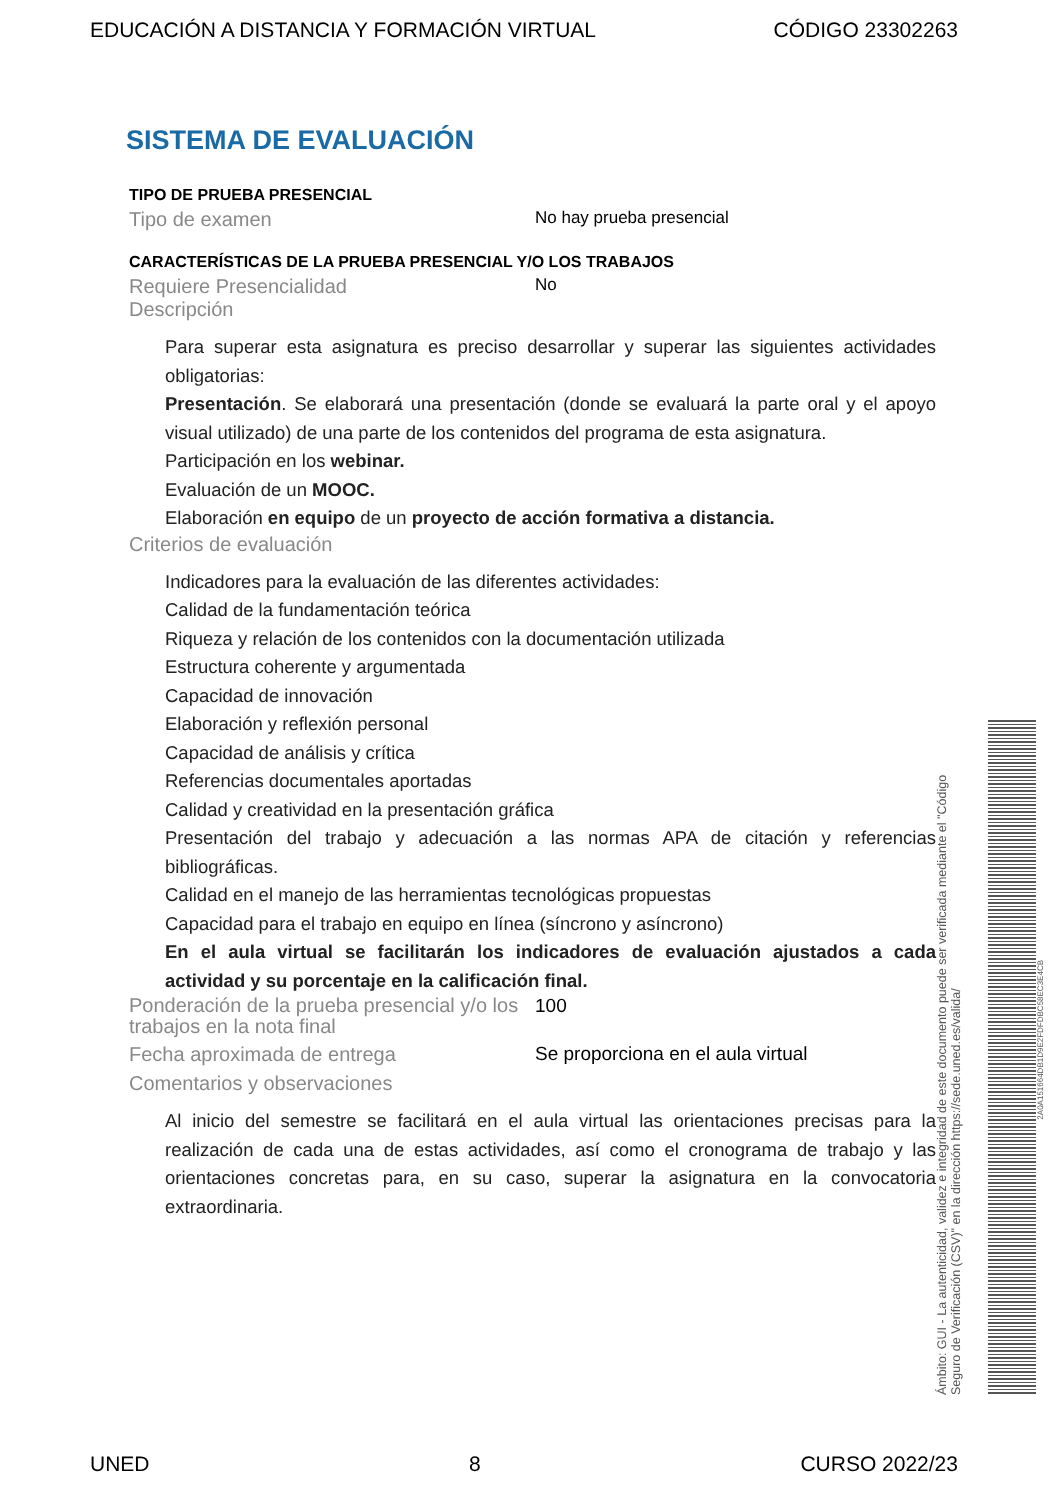EDUCACIÓN A DISTANCIA Y FORMACIÓN VIRTUAL CÓDIGO 23302263
SISTEMA DE EVALUACIÓN
TIPO DE PRUEBA PRESENCIAL
Tipo de examen
No hay prueba presencial
CARACTERÍSTICAS DE LA PRUEBA PRESENCIAL Y/O LOS TRABAJOS
Requiere Presencialidad
No
Descripción
Para superar esta asignatura es preciso desarrollar y superar las siguientes actividades obligatorias:
Presentación. Se elaborará una presentación (donde se evaluará la parte oral y el apoyo visual utilizado) de una parte de los contenidos del programa de esta asignatura.
Participación en los webinar.
Evaluación de un MOOC.
Elaboración en equipo de un proyecto de acción formativa a distancia.
Criterios de evaluación
Indicadores para la evaluación de las diferentes actividades:
Calidad de la fundamentación teórica
Riqueza y relación de los contenidos con la documentación utilizada
Estructura coherente y argumentada
Capacidad de innovación
Elaboración y reflexión personal
Capacidad de análisis y crítica
Referencias documentales aportadas
Calidad y creatividad en la presentación gráfica
Presentación del trabajo y adecuación a las normas APA de citación y referencias bibliográficas.
Calidad en el manejo de las herramientas tecnológicas propuestas
Capacidad para el trabajo en equipo en línea (síncrono y asíncrono)
En el aula virtual se facilitarán los indicadores de evaluación ajustados a cada actividad y su porcentaje en la calificación final.
Ponderación de la prueba presencial y/o los trabajos en la nota final
100
Fecha aproximada de entrega Se proporciona en el aula virtual
Comentarios y observaciones
Al inicio del semestre se facilitará en el aula virtual las orientaciones precisas para la realización de cada una de estas actividades, así como el cronograma de trabajo y las orientaciones concretas para, en su caso, superar la asignatura en la convocatoria extraordinaria.
Ámbito: GUI - La autenticidad, validez e integridad de este documento puede ser verificada mediante el "Código Seguro de Verificación (CSV)" en la dirección https://sede.uned.es/valida/
2A0A151664DB1D9E2FDFDBC58EC3E4CB
UNED 8 CURSO 2022/23